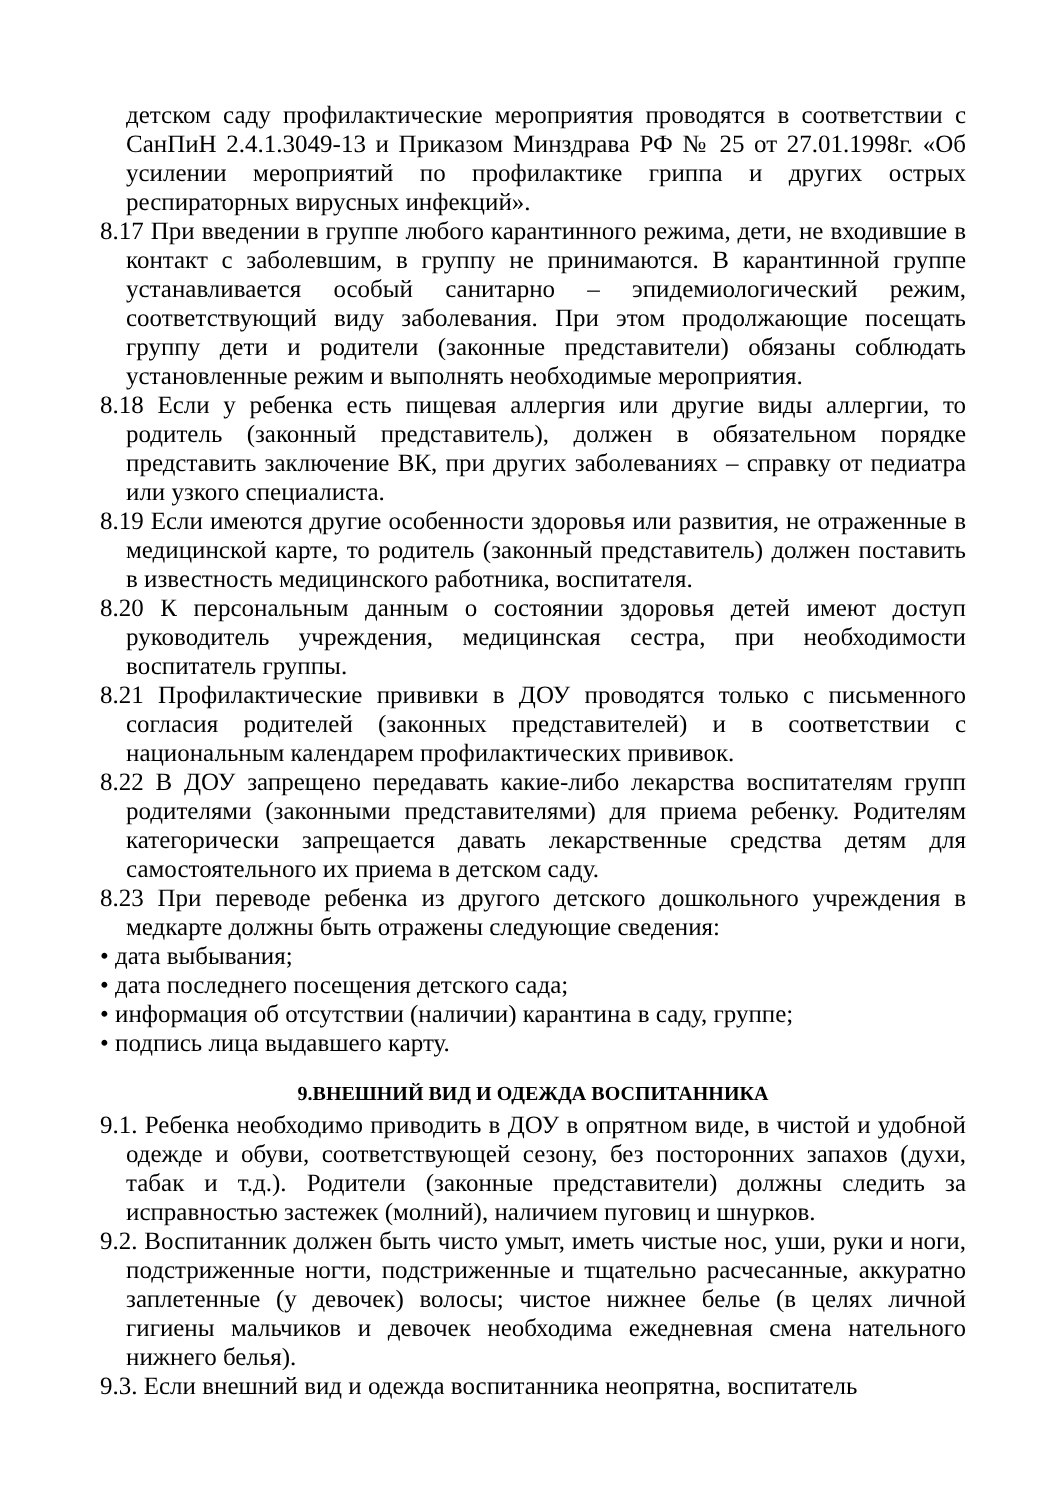детском саду профилактические мероприятия проводятся в соответствии с СанПиН 2.4.1.3049-13 и Приказом Минздрава РФ № 25 от 27.01.1998г. «Об усилении мероприятий по профилактике гриппа и других острых респираторных вирусных инфекций».
8.17 При введении в группе любого карантинного режима, дети, не входившие в контакт с заболевшим, в группу не принимаются. В карантинной группе устанавливается особый санитарно – эпидемиологический режим, соответствующий виду заболевания. При этом продолжающие посещать группу дети и родители (законные представители) обязаны соблюдать установленные режим и выполнять необходимые мероприятия.
8.18 Если у ребенка есть пищевая аллергия или другие виды аллергии, то родитель (законный представитель), должен в обязательном порядке представить заключение ВК, при других заболеваниях – справку от педиатра или узкого специалиста.
8.19 Если имеются другие особенности здоровья или развития, не отраженные в медицинской карте, то родитель (законный представитель) должен поставить в известность медицинского работника, воспитателя.
8.20 К персональным данным о состоянии здоровья детей имеют доступ руководитель учреждения, медицинская сестра, при необходимости воспитатель группы.
8.21 Профилактические прививки в ДОУ проводятся только с письменного согласия родителей (законных представителей) и в соответствии с национальным календарем профилактических прививок.
8.22 В ДОУ запрещено передавать какие-либо лекарства воспитателям групп родителями (законными представителями) для приема ребенку. Родителям категорически запрещается давать лекарственные средства детям для самостоятельного их приема в детском саду.
8.23 При переводе ребенка из другого детского дошкольного учреждения в медкарте должны быть отражены следующие сведения:
• дата выбывания;
• дата последнего посещения детского сада;
• информация об отсутствии (наличии) карантина в саду, группе;
• подпись лица выдавшего карту.
9.ВНЕШНИЙ ВИД И ОДЕЖДА ВОСПИТАННИКА
9.1. Ребенка необходимо приводить в ДОУ в опрятном виде, в чистой и удобной одежде и обуви, соответствующей сезону, без посторонних запахов (духи, табак и т.д.). Родители (законные представители) должны следить за исправностью застежек (молний), наличием пуговиц и шнурков.
9.2. Воспитанник должен быть чисто умыт, иметь чистые нос, уши, руки и ноги, подстриженные ногти, подстриженные и тщательно расчесанные, аккуратно заплетенные (у девочек) волосы; чистое нижнее белье (в целях личной гигиены мальчиков и девочек необходима ежедневная смена нательного нижнего белья).
9.3. Если внешний вид и одежда воспитанника неопрятна, воспитатель